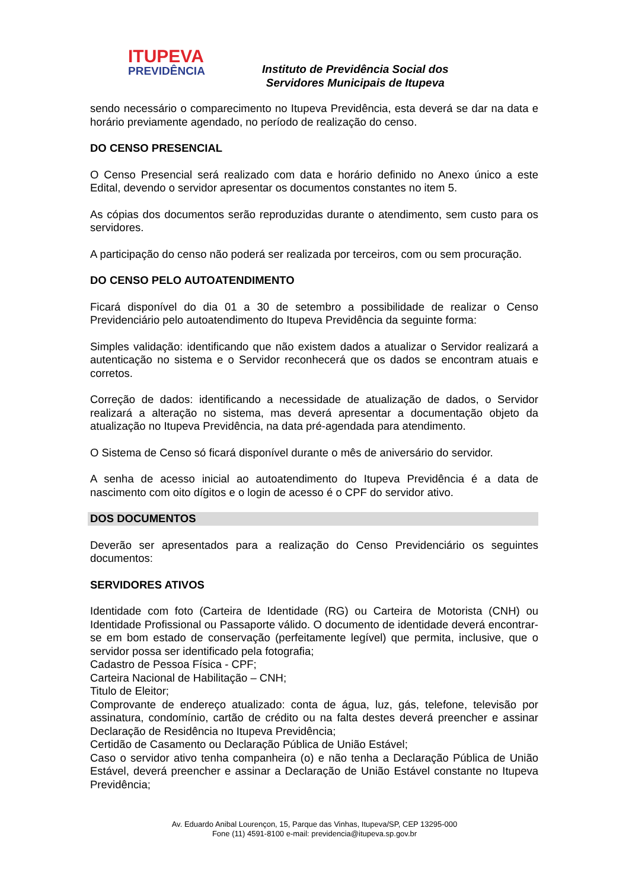ITUPEVA
PREVIDÊNCIA
Instituto de Previdência Social dos
Servidores Municipais de Itupeva
sendo necessário o comparecimento no Itupeva Previdência, esta deverá se dar na data e horário previamente agendado, no período de realização do censo.
DO CENSO PRESENCIAL
O Censo Presencial será realizado com data e horário definido no Anexo único a este Edital, devendo o servidor apresentar os documentos constantes no item 5.
As cópias dos documentos serão reproduzidas durante o atendimento, sem custo para os servidores.
A participação do censo não poderá ser realizada por terceiros, com ou sem procuração.
DO CENSO PELO AUTOATENDIMENTO
Ficará disponível do dia 01 a 30 de setembro a possibilidade de realizar o Censo Previdenciário pelo autoatendimento do Itupeva Previdência da seguinte forma:
Simples validação: identificando que não existem dados a atualizar o Servidor realizará a autenticação no sistema e o Servidor reconhecerá que os dados se encontram atuais e corretos.
Correção de dados: identificando a necessidade de atualização de dados, o Servidor realizará a alteração no sistema, mas deverá apresentar a documentação objeto da atualização no Itupeva Previdência, na data pré-agendada para atendimento.
O Sistema de Censo só ficará disponível durante o mês de aniversário do servidor.
A senha de acesso inicial ao autoatendimento do Itupeva Previdência é a data de nascimento com oito dígitos e o login de acesso é o CPF do servidor ativo.
DOS DOCUMENTOS
Deverão ser apresentados para a realização do Censo Previdenciário os seguintes documentos:
SERVIDORES ATIVOS
Identidade com foto (Carteira de Identidade (RG) ou Carteira de Motorista (CNH) ou Identidade Profissional ou Passaporte válido. O documento de identidade deverá encontrar-se em bom estado de conservação (perfeitamente legível) que permita, inclusive, que o servidor possa ser identificado pela fotografia;
Cadastro de Pessoa Física - CPF;
Carteira Nacional de Habilitação – CNH;
Titulo de Eleitor;
Comprovante de endereço atualizado: conta de água, luz, gás, telefone, televisão por assinatura, condomínio, cartão de crédito ou na falta destes deverá preencher e assinar Declaração de Residência no Itupeva Previdência;
Certidão de Casamento ou Declaração Pública de União Estável;
Caso o servidor ativo tenha companheira (o) e não tenha a Declaração Pública de União Estável, deverá preencher e assinar a Declaração de União Estável constante no Itupeva Previdência;
Av. Eduardo Anibal Lourençon, 15, Parque das Vinhas, Itupeva/SP, CEP 13295-000
Fone (11) 4591-8100 e-mail: previdencia@itupeva.sp.gov.br